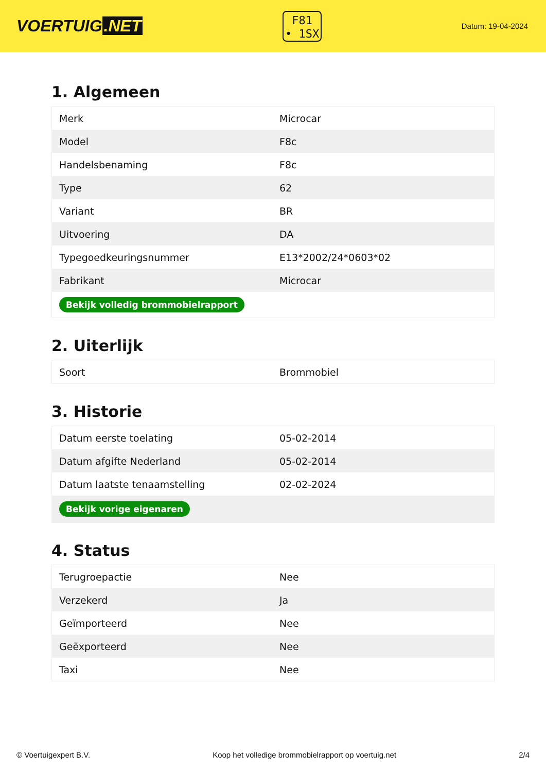VOERTUIG.NET
F81
• 1SX
Datum: 19-04-2024
1. Algemeen
| Merk | Microcar |
| Model | F8c |
| Handelsbenaming | F8c |
| Type | 62 |
| Variant | BR |
| Uitvoering | DA |
| Typegoedkeuringsnummer | E13*2002/24*0603*02 |
| Fabrikant | Microcar |
| Bekijk volledig brommobielrapport | |
2. Uiterlijk
| Soort | Brommobiel |
3. Historie
| Datum eerste toelating | 05-02-2014 |
| Datum afgifte Nederland | 05-02-2014 |
| Datum laatste tenaamstelling | 02-02-2024 |
| Bekijk vorige eigenaren | |
4. Status
| Terugroepactie | Nee |
| Verzekerd | Ja |
| Geïmporteerd | Nee |
| Geëxporteerd | Nee |
| Taxi | Nee |
© Voertuigexpert B.V. Koop het volledige brommobielrapport op voertuig.net 2/4